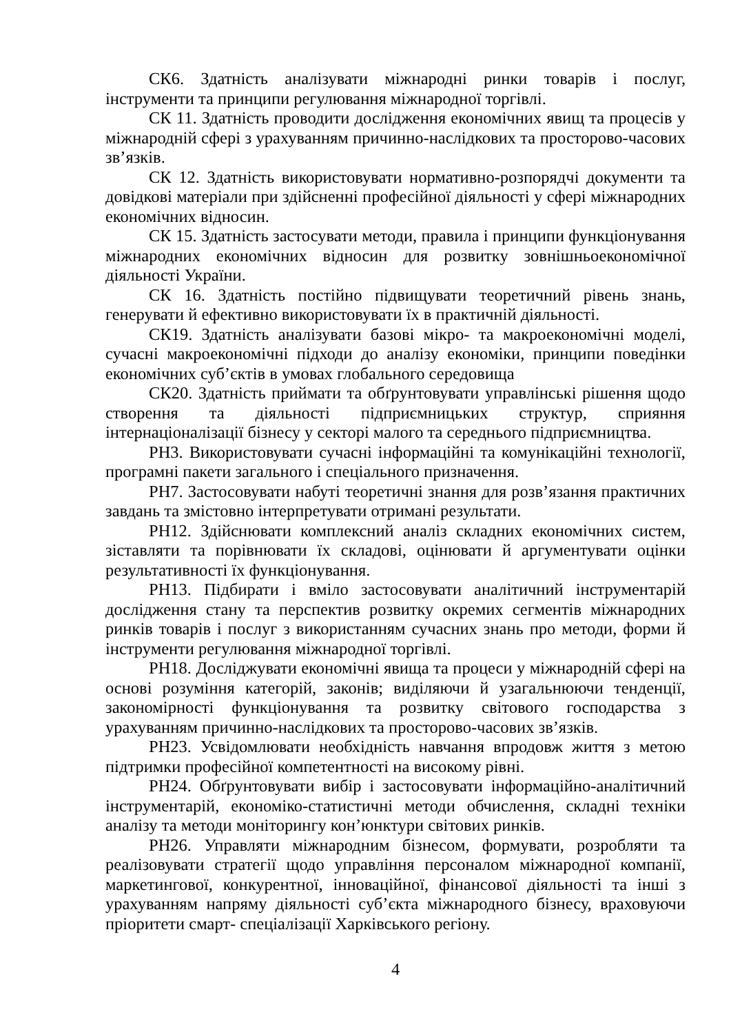СК6. Здатність аналізувати міжнародні ринки товарів і послуг, інструменти та принципи регулювання міжнародної торгівлі.
СК 11. Здатність проводити дослідження економічних явищ та процесів у міжнародній сфері з урахуванням причинно-наслідкових та просторово-часових зв’язків.
СК 12. Здатність використовувати нормативно-розпорядчі документи та довідкові матеріали при здійсненні професійної діяльності у сфері міжнародних економічних відносин.
СК 15. Здатність застосувати методи, правила і принципи функціонування міжнародних економічних відносин для розвитку зовнішньоекономічної діяльності України.
СК 16. Здатність постійно підвищувати теоретичний рівень знань, генерувати й ефективно використовувати їх в практичній діяльності.
СК19. Здатність аналізувати базові мікро- та макроекономічні моделі, сучасні макроекономічні підходи до аналізу економіки, принципи поведінки економічних суб’єктів в умовах глобального середовища
СК20. Здатність приймати та обґрунтовувати управлінські рішення щодо створення та діяльності підприємницьких структур, сприяння інтернаціоналізації бізнесу у секторі малого та середнього підприємництва.
РН3. Використовувати сучасні інформаційні та комунікаційні технології, програмні пакети загального і спеціального призначення.
РН7. Застосовувати набуті теоретичні знання для розв’язання практичних завдань та змістовно інтерпретувати отримані результати.
РН12. Здійснювати комплексний аналіз складних економічних систем, зіставляти та порівнювати їх складові, оцінювати й аргументувати оцінки результативності їх функціонування.
РН13. Підбирати і вміло застосовувати аналітичний інструментарій дослідження стану та перспектив розвитку окремих сегментів міжнародних ринків товарів і послуг з використанням сучасних знань про методи, форми й інструменти регулювання міжнародної торгівлі.
РН18. Досліджувати економічні явища та процеси у міжнародній сфері на основі розуміння категорій, законів; виділяючи й узагальнюючи тенденції, закономірності функціонування та розвитку світового господарства з урахуванням причинно-наслідкових та просторово-часових зв’язків.
РН23. Усвідомлювати необхідність навчання впродовж життя з метою підтримки професійної компетентності на високому рівні.
РН24. Обґрунтовувати вибір і застосовувати інформаційно-аналітичний інструментарій, економіко-статистичні методи обчислення, складні техніки аналізу та методи моніторингу кон’юнктури світових ринків.
РН26. Управляти міжнародним бізнесом, формувати, розробляти та реалізовувати стратегії щодо управління персоналом міжнародної компанії, маркетингової, конкурентної, інноваційної, фінансової діяльності та інші з урахуванням напряму діяльності суб’єкта міжнародного бізнесу, враховуючи пріоритети смарт- спеціалізації Харківського регіону.
4